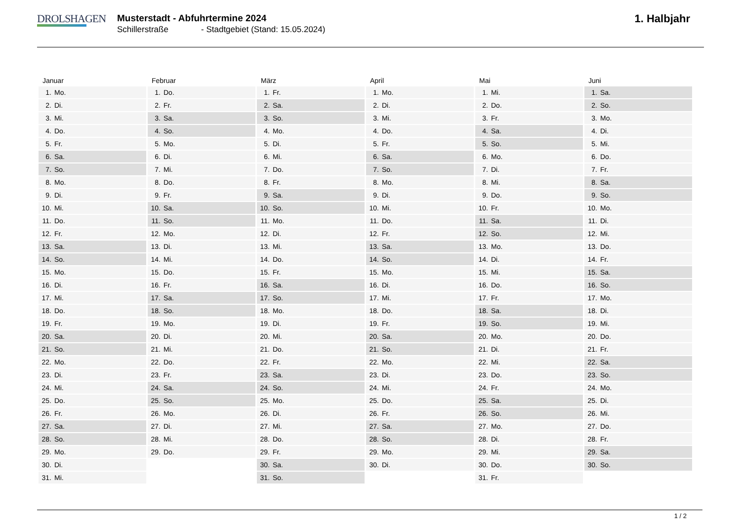DROLSHAGEN
Musterstadt - Abfuhrtermine 2024
Schillerstraße - Stadtgebiet (Stand: 15.05.2024)
1. Halbjahr
| Januar | Februar | März | April | Mai | Juni |
| --- | --- | --- | --- | --- | --- |
| 1. Mo. | 1. Do. | 1. Fr. | 1. Mo. | 1. Mi. | 1. Sa. |
| 2. Di. | 2. Fr. | 2. Sa. | 2. Di. | 2. Do. | 2. So. |
| 3. Mi. | 3. Sa. | 3. So. | 3. Mi. | 3. Fr. | 3. Mo. |
| 4. Do. | 4. So. | 4. Mo. | 4. Do. | 4. Sa. | 4. Di. |
| 5. Fr. | 5. Mo. | 5. Di. | 5. Fr. | 5. So. | 5. Mi. |
| 6. Sa. | 6. Di. | 6. Mi. | 6. Sa. | 6. Mo. | 6. Do. |
| 7. So. | 7. Mi. | 7. Do. | 7. So. | 7. Di. | 7. Fr. |
| 8. Mo. | 8. Do. | 8. Fr. | 8. Mo. | 8. Mi. | 8. Sa. |
| 9. Di. | 9. Fr. | 9. Sa. | 9. Di. | 9. Do. | 9. So. |
| 10. Mi. | 10. Sa. | 10. So. | 10. Mi. | 10. Fr. | 10. Mo. |
| 11. Do. | 11. So. | 11. Mo. | 11. Do. | 11. Sa. | 11. Di. |
| 12. Fr. | 12. Mo. | 12. Di. | 12. Fr. | 12. So. | 12. Mi. |
| 13. Sa. | 13. Di. | 13. Mi. | 13. Sa. | 13. Mo. | 13. Do. |
| 14. So. | 14. Mi. | 14. Do. | 14. So. | 14. Di. | 14. Fr. |
| 15. Mo. | 15. Do. | 15. Fr. | 15. Mo. | 15. Mi. | 15. Sa. |
| 16. Di. | 16. Fr. | 16. Sa. | 16. Di. | 16. Do. | 16. So. |
| 17. Mi. | 17. Sa. | 17. So. | 17. Mi. | 17. Fr. | 17. Mo. |
| 18. Do. | 18. So. | 18. Mo. | 18. Do. | 18. Sa. | 18. Di. |
| 19. Fr. | 19. Mo. | 19. Di. | 19. Fr. | 19. So. | 19. Mi. |
| 20. Sa. | 20. Di. | 20. Mi. | 20. Sa. | 20. Mo. | 20. Do. |
| 21. So. | 21. Mi. | 21. Do. | 21. So. | 21. Di. | 21. Fr. |
| 22. Mo. | 22. Do. | 22. Fr. | 22. Mo. | 22. Mi. | 22. Sa. |
| 23. Di. | 23. Fr. | 23. Sa. | 23. Di. | 23. Do. | 23. So. |
| 24. Mi. | 24. Sa. | 24. So. | 24. Mi. | 24. Fr. | 24. Mo. |
| 25. Do. | 25. So. | 25. Mo. | 25. Do. | 25. Sa. | 25. Di. |
| 26. Fr. | 26. Mo. | 26. Di. | 26. Fr. | 26. So. | 26. Mi. |
| 27. Sa. | 27. Di. | 27. Mi. | 27. Sa. | 27. Mo. | 27. Do. |
| 28. So. | 28. Mi. | 28. Do. | 28. So. | 28. Di. | 28. Fr. |
| 29. Mo. | 29. Do. | 29. Fr. | 29. Mo. | 29. Mi. | 29. Sa. |
| 30. Di. | | 30. Sa. | 30. Di. | 30. Do. | 30. So. |
| 31. Mi. | | 31. So. | | 31. Fr. | |
1 / 2